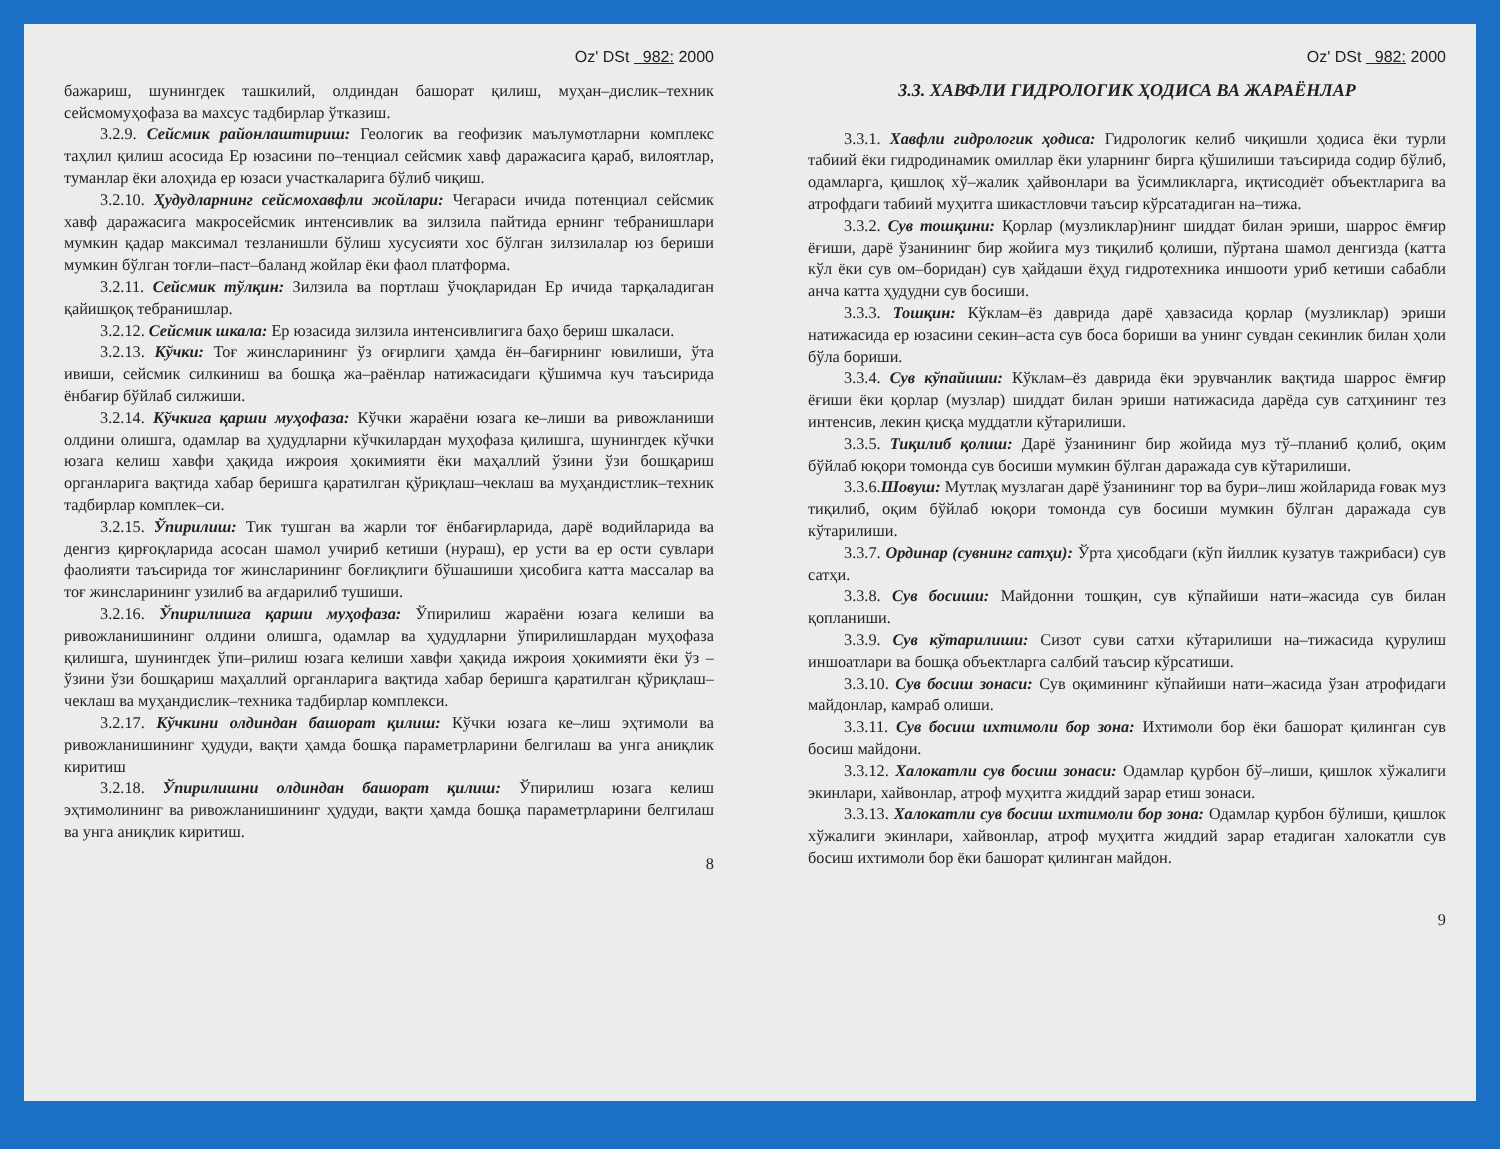Oz' DSt 982: 2000
бажариш, шунингдек ташкилий, олдиндан башорат қилиш, муҳан–дислик–техник сейсмомуҳофаза ва махсус тадбирлар ўтказиш.
3.2.9. Сейсмик районлаштириш: Геологик ва геофизик маълумотларни комплекс таҳлил қилиш асосида Ер юзасини по–тенциал сейсмик хавф даражасига қараб, вилоятлар, туманлар ёки алоҳида ер юзаси участкаларига бўлиб чиқиш.
3.2.10. Ҳудудларнинг сейсмохавфли жойлари: Чегараси ичида потенциал сейсмик хавф даражасига макросейсмик интенсивлик ва зилзила пайтида ернинг тебранишлари мумкин қадар максимал тезланишли бўлиш хусусияти хос бўлган зилзилалар юз бериши мумкин бўлган тоғли–паст–баланд жойлар ёки фаол платформа.
3.2.11. Сейсмик тўлқин: Зилзила ва портлаш ўчоқларидан Ер ичида тарқаладиган қайишқоқ тебранишлар.
3.2.12. Сейсмик шкала: Ер юзасида зилзила интенсивлигига баҳо бериш шкаласи.
3.2.13. Кўчки: Тоғ жинсларининг ўз оғирлиги ҳамда ён–бағирнинг ювилиши, ўта ивиши, сейсмик силкиниш ва бошқа жа–раёнлар натижасидаги қўшимча куч таъсирида ёнбағир бўйлаб силжиши.
3.2.14. Кўчкига қарши муҳофаза: Кўчки жараёни юзага ке–лиши ва ривожланиши олдини олишга, одамлар ва ҳудудларни кўчкилардан муҳофаза қилишга, шунингдек кўчки юзага келиш хавфи ҳақида ижроия ҳокимияти ёки маҳаллий ўзини ўзи бошқариш органларига вақтида хабар беришга қаратилган қўриқлаш–чеклаш ва муҳандистлик–техник тадбирлар комплек–си.
3.2.15. Ўпирилиш: Тик тушган ва жарли тоғ ёнбағирларида, дарё водийларида ва денгиз қирғоқларида асосан шамол учириб кетиши (нураш), ер усти ва ер ости сувлари фаолияти таъсирида тоғ жинсларининг боғлиқлиги бўшашиши ҳисобига катта массалар ва тоғ жинсларининг узилиб ва ағдарилиб тушиши.
3.2.16. Ўпирилишга қарши муҳофаза: Ўпирилиш жараёни юзага келиши ва ривожланишининг олдини олишга, одамлар ва ҳудудларни ўпирилишлардан муҳофаза қилишга, шунингдек ўпи–рилиш юзага келиши хавфи ҳақида ижроия ҳокимияти ёки ўз – ўзини ўзи бошқариш маҳаллий органларига вақтида хабар беришга қаратилган қўриқлаш–чеклаш ва муҳандислик–техника тадбирлар комплекси.
3.2.17. Кўчкини олдиндан башорат қилиш: Кўчки юзага ке–лиш эҳтимоли ва ривожланишининг ҳудуди, вақти ҳамда бошқа параметрларини белгилаш ва унга аниқлик киритиш
3.2.18. Ўпирилишни олдиндан башорат қилиш: Ўпирилиш юзага келиш эҳтимолининг ва ривожланишининг ҳудуди, вақти ҳамда бошқа параметрларини белгилаш ва унга аниқлик киритиш.
8
Oz' DSt 982: 2000
3.3. ХАВФЛИ ГИДРОЛОГИК ҲОДИСА ВА ЖАРАЁНЛАР
3.3.1. Хавфли гидрологик ҳодиса: Гидрологик келиб чиқишли ҳодиса ёки турли табиий ёки гидродинамик омиллар ёки уларнинг бирга қўшилиши таъсирида содир бўлиб, одамларга, қишлоқ хў–жалик ҳайвонлари ва ўсимликларга, иқтисодиёт объектларига ва атрофдаги табиий муҳитга шикастловчи таъсир кўрсатадиган на–тижа.
3.3.2. Сув тошқини: Қорлар (музликлар)нинг шиддат билан эриши, шаррос ёмғир ёғиши, дарё ўзанининг бир жойига муз тиқилиб қолиши, пўртана шамол денгизда (катта кўл ёки сув ом–боридан) сув ҳайдаши ёҳуд гидротехника иншооти уриб кетиши сабабли анча катта ҳудудни сув босиши.
3.3.3. Тошқин: Кўклам–ёз даврида дарё ҳавзасида қорлар (музликлар) эриши натижасида ер юзасини секин–аста сув боса бориши ва унинг сувдан секинлик билан ҳоли бўла бориши.
3.3.4. Сув кўпайиши: Кўклам–ёз даврида ёки эрувчанлик вақтида шаррос ёмғир ёғиши ёки қорлар (музлар) шиддат билан эриши натижасида дарёда сув сатҳининг тез интенсив, лекин қисқа муддатли кўтарилиши.
3.3.5. Тиқилиб қолиш: Дарё ўзанининг бир жойида муз тў–планиб қолиб, оқим бўйлаб юқори томонда сув босиши мумкин бўлган даражада сув кўтарилиши.
3.3.6.Шовуш: Мутлақ музлаган дарё ўзанининг тор ва бури–лиш жойларида ғовак муз тиқилиб, оқим бўйлаб юқори томонда сув босиши мумкин бўлган даражада сув кўтарилиши.
3.3.7. Ординар (сувнинг сатҳи): Ўрта ҳисобдаги (кўп йиллик кузатув тажрибаси) сув сатҳи.
3.3.8. Сув босиши: Майдонни тошқин, сув кўпайиши нати–жасида сув билан қопланиши.
3.3.9. Сув кўтарилиши: Сизот суви сатхи кўтарилиши на–тижасида қурулиш иншоатлари ва бошқа объектларга салбий таъсир кўрсатиши.
3.3.10. Сув босиш зонаси: Сув оқимининг кўпайиши нати–жасида ўзан атрофидаги майдонлар, камраб олиши.
3.3.11. Сув босиш ихтимоли бор зона: Ихтимоли бор ёки башорат қилинган сув босиш майдони.
3.3.12. Халокатли сув босиш зонаси: Одамлар қурбон бў–лиши, қишлок хўжалиги экинлари, хайвонлар, атроф муҳитга жиддий зарар етиш зонаси.
3.3.13. Халокатли сув босиш ихтимоли бор зона: Одамлар қурбон бўлиши, қишлок хўжалиги экинлари, хайвонлар, атроф муҳитга жиддий зарар етадиган халокатли сув босиш ихтимоли бор ёки башорат қилинган майдон.
9